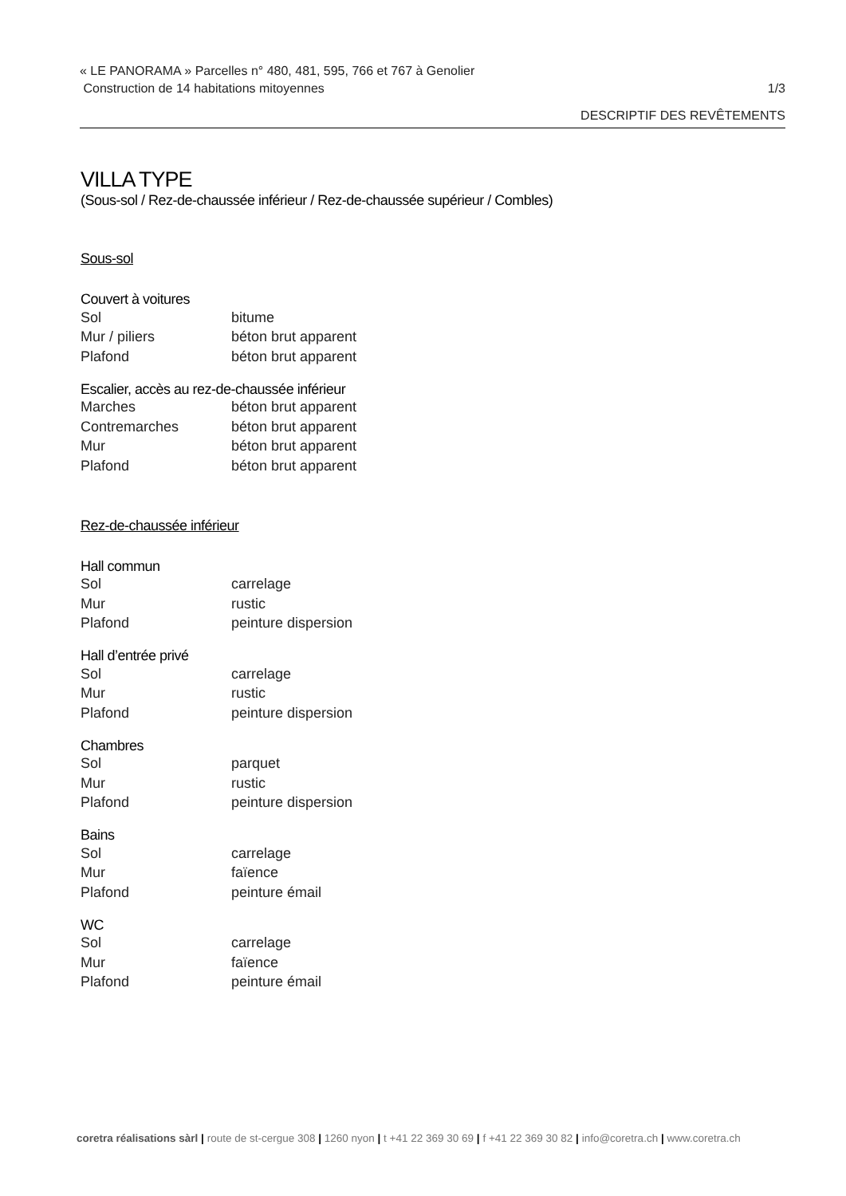« LE PANORAMA » Parcelles n° 480, 481, 595, 766 et 767 à Genolier
Construction de 14 habitations mitoyennes 1/3
DESCRIPTIF DES REVÊTEMENTS
VILLA TYPE
(Sous-sol / Rez-de-chaussée inférieur / Rez-de-chaussée supérieur / Combles)
Sous-sol
Couvert à voitures
| Sol | bitume |
| Mur / piliers | béton brut apparent |
| Plafond | béton brut apparent |
Escalier, accès au rez-de-chaussée inférieur
| Marches | béton brut apparent |
| Contremarches | béton brut apparent |
| Mur | béton brut apparent |
| Plafond | béton brut apparent |
Rez-de-chaussée inférieur
Hall commun
| Sol | carrelage |
| Mur | rustic |
| Plafond | peinture dispersion |
Hall d’entrée privé
| Sol | carrelage |
| Mur | rustic |
| Plafond | peinture dispersion |
Chambres
| Sol | parquet |
| Mur | rustic |
| Plafond | peinture dispersion |
Bains
| Sol | carrelage |
| Mur | faïence |
| Plafond | peinture émail |
WC
| Sol | carrelage |
| Mur | faïence |
| Plafond | peinture émail |
coretra réalisations sàrl | route de st-cergue 308 | 1260 nyon | t +41 22 369 30 69 | f +41 22 369 30 82 | info@coretra.ch | www.coretra.ch